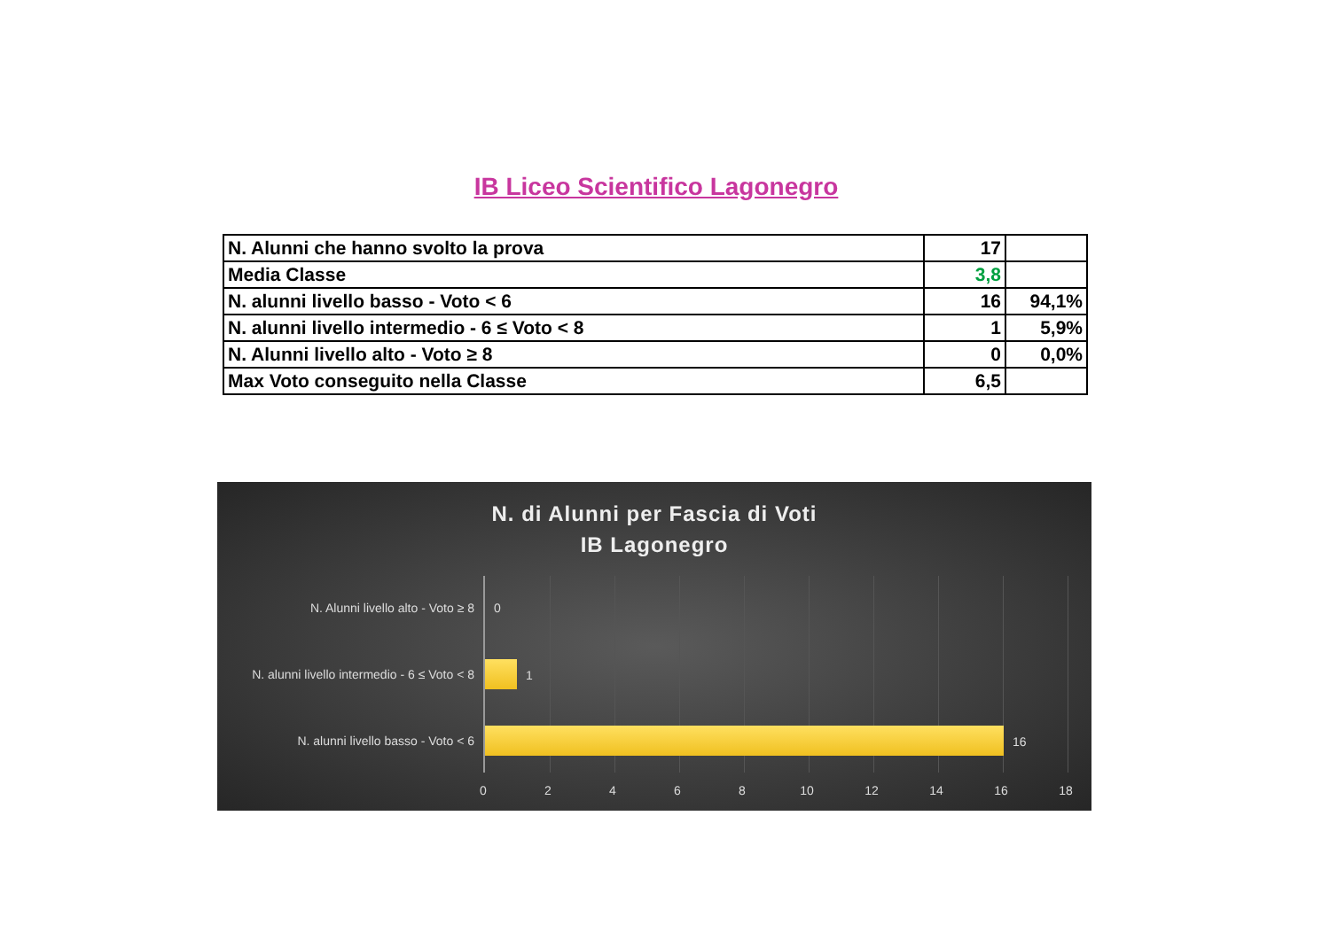IB Liceo Scientifico Lagonegro
| N. Alunni che hanno svolto la prova | 17 | |
| Media Classe | 3,8 | |
| N. alunni livello basso - Voto < 6 | 16 | 94,1% |
| N. alunni livello intermedio - 6 ≤ Voto < 8 | 1 | 5,9% |
| N. Alunni livello alto - Voto ≥ 8 | 0 | 0,0% |
| Max Voto conseguito nella Classe | 6,5 | |
N. di Alunni per Fascia di Voti
IB Lagonegro
N. Alunni livello alto - Voto ≥ 8
N. alunni livello intermedio - 6 ≤ Voto < 8
N. alunni livello basso - Voto < 6
0
1
16
0 2 4 6 8 10 12 14 16 18